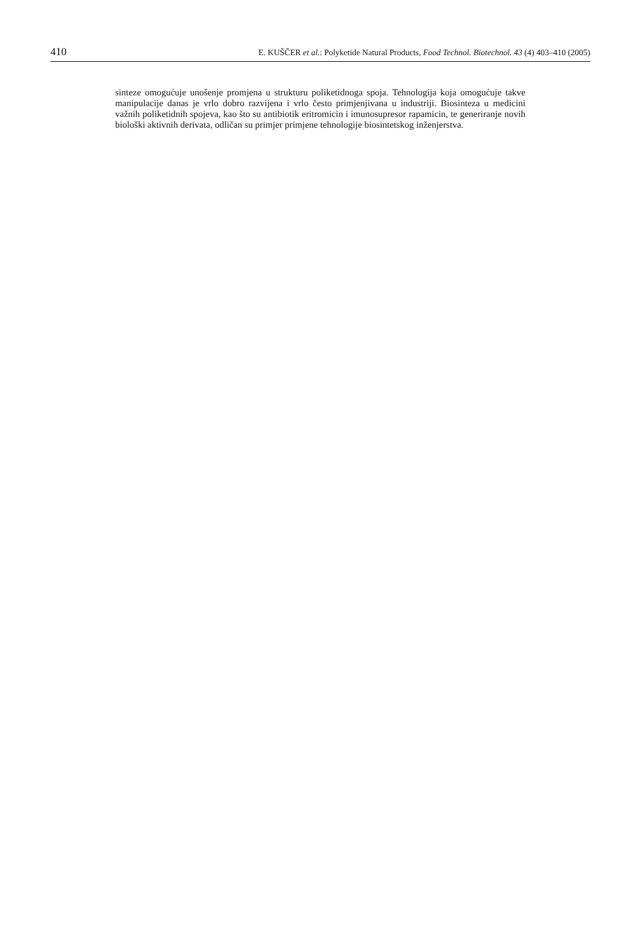410 E. KUŠČER et al.: Polyketide Natural Products, Food Technol. Biotechnol. 43 (4) 403–410 (2005)
sinteze omogućuje unošenje promjena u strukturu poliketidnoga spoja. Tehnologija koja omogućuje takve manipulacije danas je vrlo dobro razvijena i vrlo često primjenjivana u industriji. Biosinteza u medicini važnih poliketidnih spojeva, kao što su antibiotik eritromicin i imunosupresor rapamicin, te generiranje novih biološki aktivnih derivata, odličan su primjer primjene tehnologije biosintetskog inženjerstva.